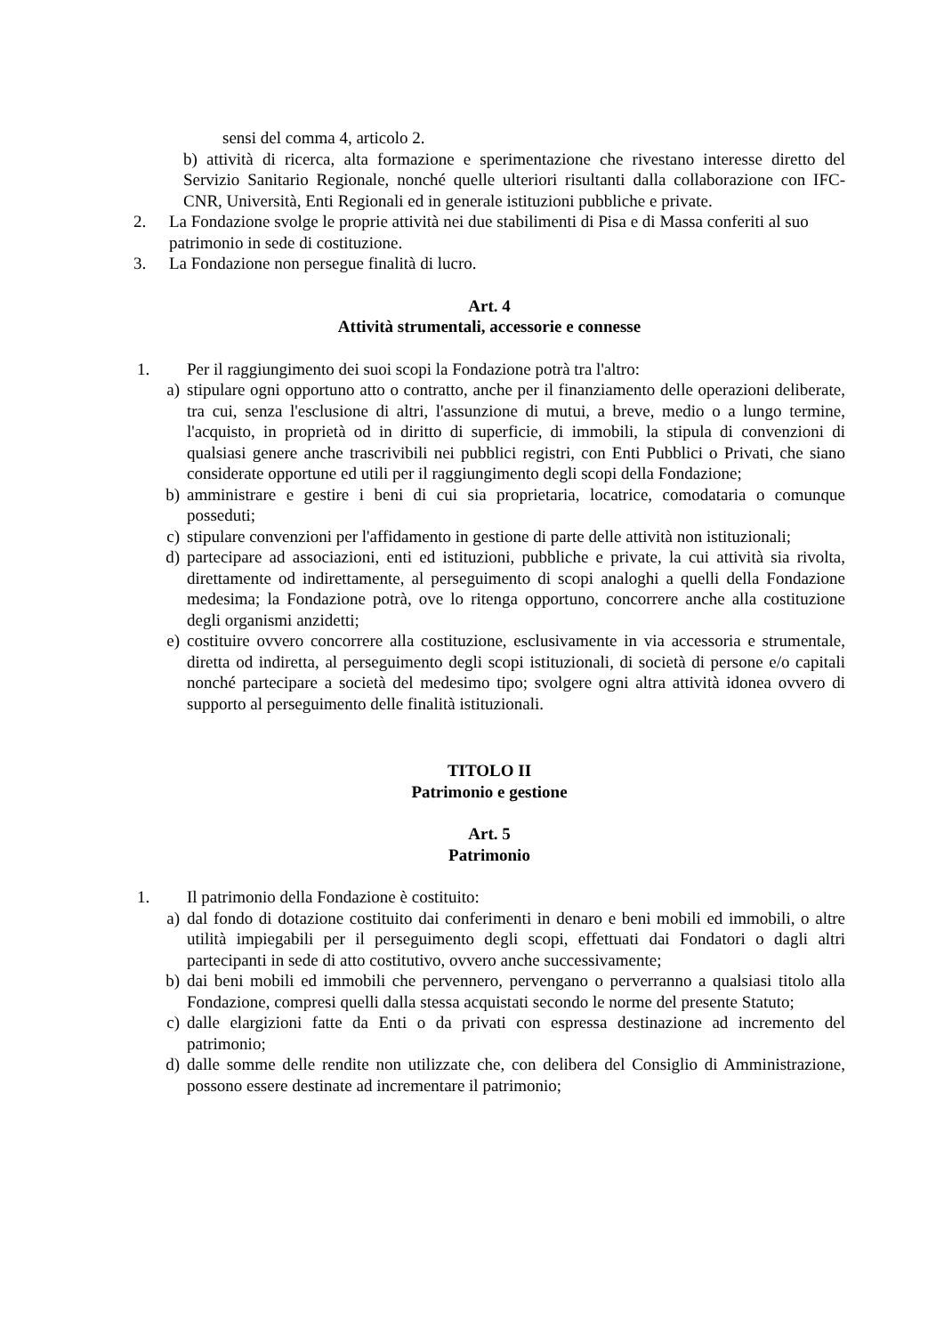sensi del comma 4, articolo 2.
b) attività di ricerca, alta formazione e sperimentazione che rivestano interesse diretto del Servizio Sanitario Regionale, nonché quelle ulteriori risultanti dalla collaborazione con IFC-CNR, Università, Enti Regionali ed in generale istituzioni pubbliche e private.
2. La Fondazione svolge le proprie attività nei due stabilimenti di Pisa e di Massa conferiti al suo patrimonio in sede di costituzione.
3. La Fondazione non persegue finalità di lucro.
Art. 4
Attività strumentali, accessorie e connesse
1. Per il raggiungimento dei suoi scopi la Fondazione potrà tra l'altro:
a) stipulare ogni opportuno atto o contratto, anche per il finanziamento delle operazioni deliberate, tra cui, senza l'esclusione di altri, l'assunzione di mutui, a breve, medio o a lungo termine, l'acquisto, in proprietà od in diritto di superficie, di immobili, la stipula di convenzioni di qualsiasi genere anche trascrivibili nei pubblici registri, con Enti Pubblici o Privati, che siano considerate opportune ed utili per il raggiungimento degli scopi della Fondazione;
b) amministrare e gestire i beni di cui sia proprietaria, locatrice, comodataria o comunque posseduti;
c) stipulare convenzioni per l'affidamento in gestione di parte delle attività non istituzionali;
d) partecipare ad associazioni, enti ed istituzioni, pubbliche e private, la cui attività sia rivolta, direttamente od indirettamente, al perseguimento di scopi analoghi a quelli della Fondazione medesima; la Fondazione potrà, ove lo ritenga opportuno, concorrere anche alla costituzione degli organismi anzidetti;
e) costituire ovvero concorrere alla costituzione, esclusivamente in via accessoria e strumentale, diretta od indiretta, al perseguimento degli scopi istituzionali, di società di persone e/o capitali nonché partecipare a società del medesimo tipo; svolgere ogni altra attività idonea ovvero di supporto al perseguimento delle finalità istituzionali.
TITOLO II
Patrimonio e gestione
Art. 5
Patrimonio
1. Il patrimonio della Fondazione è costituito:
a) dal fondo di dotazione costituito dai conferimenti in denaro e beni mobili ed immobili, o altre utilità impiegabili per il perseguimento degli scopi, effettuati dai Fondatori o dagli altri partecipanti in sede di atto costitutivo, ovvero anche successivamente;
b) dai beni mobili ed immobili che pervennero, pervengano o perverranno a qualsiasi titolo alla Fondazione, compresi quelli dalla stessa acquistati secondo le norme del presente Statuto;
c) dalle elargizioni fatte da Enti o da privati con espressa destinazione ad incremento del patrimonio;
d) dalle somme delle rendite non utilizzate che, con delibera del Consiglio di Amministrazione, possono essere destinate ad incrementare il patrimonio;